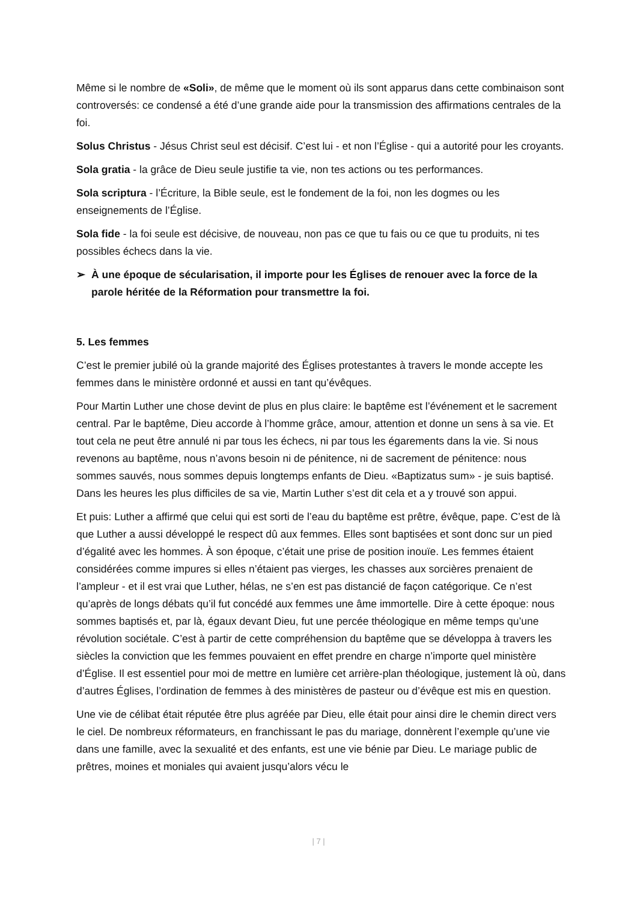Même si le nombre de «Soli», de même que le moment où ils sont apparus dans cette combinaison sont controversés: ce condensé a été d’une grande aide pour la transmission des affirmations centrales de la foi.
Solus Christus - Jésus Christ seul est décisif. C’est lui - et non l’Église - qui a autorité pour les croyants.
Sola gratia - la grâce de Dieu seule justifie ta vie, non tes actions ou tes performances.
Sola scriptura - l’Écriture, la Bible seule, est le fondement de la foi, non les dogmes ou les enseignements de l’Église.
Sola fide - la foi seule est décisive, de nouveau, non pas ce que tu fais ou ce que tu produits, ni tes possibles échecs dans la vie.
➢ À une époque de sécularisation, il importe pour les Églises de renouer avec la force de la parole héritée de la Réformation pour transmettre la foi.
5. Les femmes
C’est le premier jubilé où la grande majorité des Églises protestantes à travers le monde accepte les femmes dans le ministère ordonné et aussi en tant qu’évêques.
Pour Martin Luther une chose devint de plus en plus claire: le baptême est l’événement et le sacrement central. Par le baptême, Dieu accorde à l’homme grâce, amour, attention et donne un sens à sa vie. Et tout cela ne peut être annulé ni par tous les échecs, ni par tous les égarements dans la vie. Si nous revenons au baptême, nous n’avons besoin ni de pénitence, ni de sacrement de pénitence: nous sommes sauvés, nous sommes depuis longtemps enfants de Dieu. «Baptizatus sum» - je suis baptisé. Dans les heures les plus difficiles de sa vie, Martin Luther s’est dit cela et a y trouvé son appui.
Et puis: Luther a affirmé que celui qui est sorti de l’eau du baptême est prêtre, évêque, pape. C’est de là que Luther a aussi développé le respect dû aux femmes. Elles sont baptisées et sont donc sur un pied d’égalité avec les hommes. À son époque, c’était une prise de position inouïe. Les femmes étaient considérées comme impures si elles n’étaient pas vierges, les chasses aux sorcières prenaient de l’ampleur - et il est vrai que Luther, hélas, ne s’en est pas distancié de façon catégorique. Ce n’est qu’après de longs débats qu’il fut concédé aux femmes une âme immortelle. Dire à cette époque: nous sommes baptisés et, par là, égaux devant Dieu, fut une percée théologique en même temps qu’une révolution sociétale. C’est à partir de cette compréhension du baptême que se développa à travers les siècles la conviction que les femmes pouvaient en effet prendre en charge n’importe quel ministère d’Église. Il est essentiel pour moi de mettre en lumière cet arrière-plan théologique, justement là où, dans d’autres Églises, l’ordination de femmes à des ministères de pasteur ou d’évêque est mis en question.
Une vie de célibat était réputée être plus agréée par Dieu, elle était pour ainsi dire le chemin direct vers le ciel. De nombreux réformateurs, en franchissant le pas du mariage, donnèrent l’exemple qu’une vie dans une famille, avec la sexualité et des enfants, est une vie bénie par Dieu. Le mariage public de prêtres, moines et moniales qui avaient jusqu’alors vécu le
| 7 |